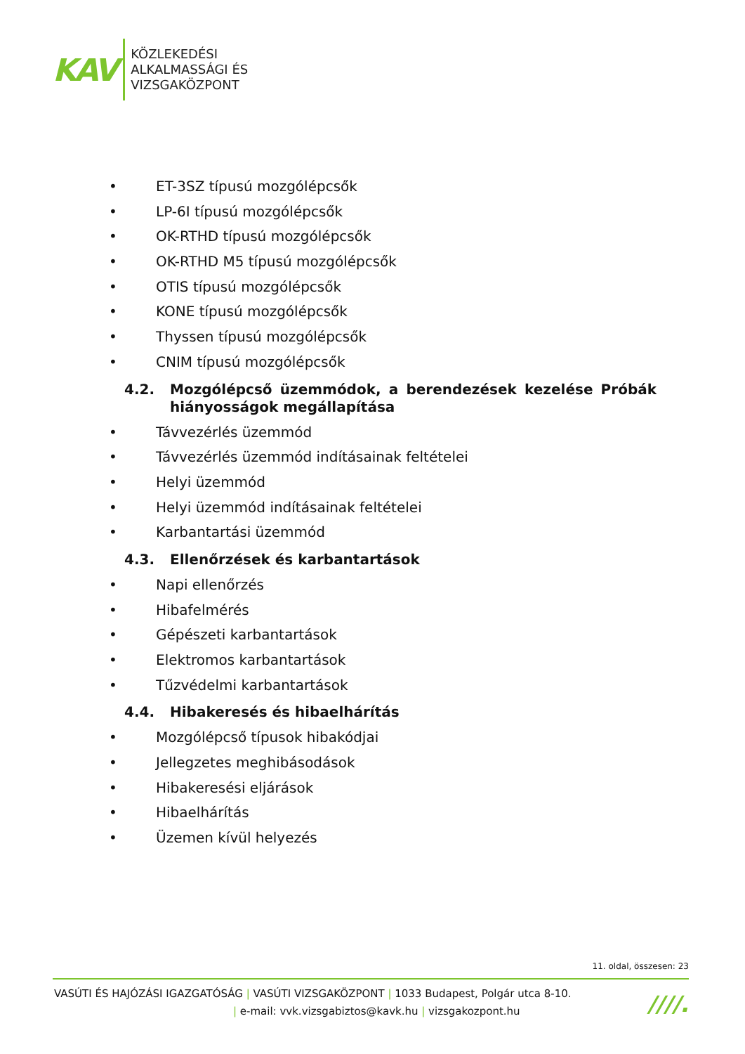KAV
KÖZLEKEDÉSI
ALKALMASSÁGI ÉS
VIZSGAKÖZPONT
• ET-3SZ típusú mozgólépcsők
• LP-6I típusú mozgólépcsők
• OK-RTHD típusú mozgólépcsők
• OK-RTHD M5 típusú mozgólépcsők
• OTIS típusú mozgólépcsők
• KONE típusú mozgólépcsők
• Thyssen típusú mozgólépcsők
• CNIM típusú mozgólépcsők
4.2. Mozgólépcső üzemmódok, a berendezések kezelése Próbák hiányosságok megállapítása
• Távvezérlés üzemmód
• Távvezérlés üzemmód indításainak feltételei
• Helyi üzemmód
• Helyi üzemmód indításainak feltételei
• Karbantartási üzemmód
4.3. Ellenőrzések és karbantartások
• Napi ellenőrzés
• Hibafelmérés
• Gépészeti karbantartások
• Elektromos karbantartások
• Tűzvédelmi karbantartások
4.4. Hibakeresés és hibaelhárítás
• Mozgólépcső típusok hibakódjai
• Jellegzetes meghibásodások
• Hibakeresési eljárások
• Hibaelhárítás
• Üzemen kívül helyezés
11. oldal, összesen: 23
VASÚTI ÉS HAJÓZÁSI IGAZGATÓSÁG | VASÚTI VIZSGAKÖZPONT | 1033 Budapest, Polgár utca 8-10.
| e-mail: vvk.vizsgabiztos@kavk.hu | vizsgakozpont.hu
////.